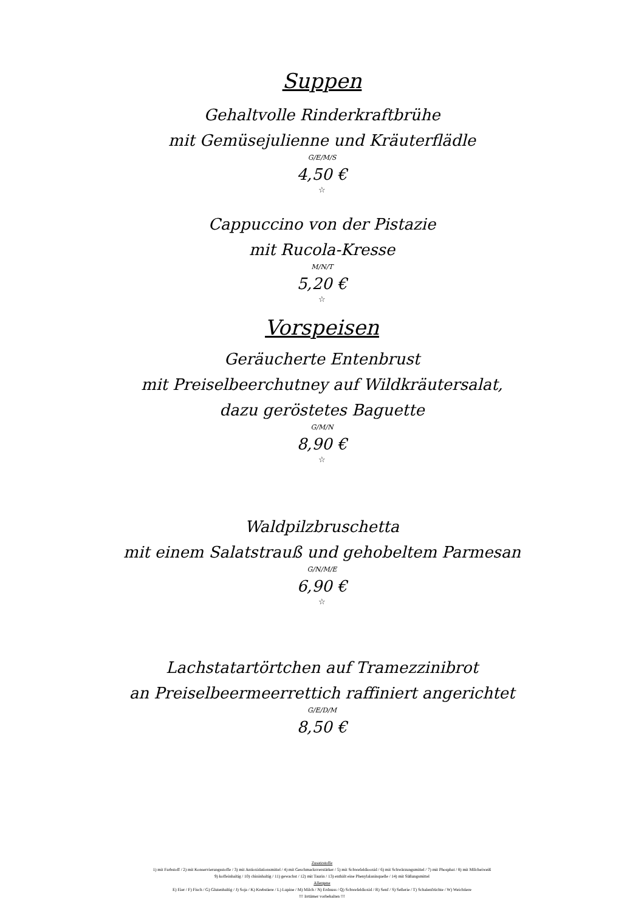Suppen
Gehaltvolle Rinderkraftbrühe
mit Gemüsejulienne und Kräuterflädle
G/E/M/S
4,50 €
☆
Cappuccino von der Pistazie
mit Rucola-Kresse
M/N/T
5,20 €
☆
Vorspeisen
Geräucherte Entenbrust
mit Preiselbeerchutney auf Wildkräutersalat,
dazu geröstetes Baguette
G/M/N
8,90 €
☆
Waldpilzbruschetta
mit einem Salatstrauß und gehobeltem Parmesan
G/N/M/E
6,90 €
☆
Lachstatartörtchen auf Tramezzinibrot
an Preiselbeermeerrettich raffiniert angerichtet
G/E/D/M
8,50 €
Zusatzstoffe
1) mit Farbstoff / 2) mit Konservierungsstoffe / 3) mit Antioxidationsmittel / 4) mit Geschmacksverstärker / 5) mit Schwefeldiooxid / 6) mit Schwärzungsmittel / 7) mit Phosphat / 8) mit MIlcheiweiß
9) koffeinhaltig / 10) chininhaltig / 11) gewachst / 12) mit Taurin / 13) enthält eine Phenylalaninquelle / 14) mit Süßungsmittel
Allergene
E) Eier / F) Fisch / G) Glutenhaltig / J) Soja / K) Krebstiere / L) Lupine / M) Milch / N) Erdnuss / Q) Schwefeldioxid / R) Senf / S) Sellerie / T) Schalenfrüchte / W) Weichtiere
!!! Irrtümer vorbehalten !!!